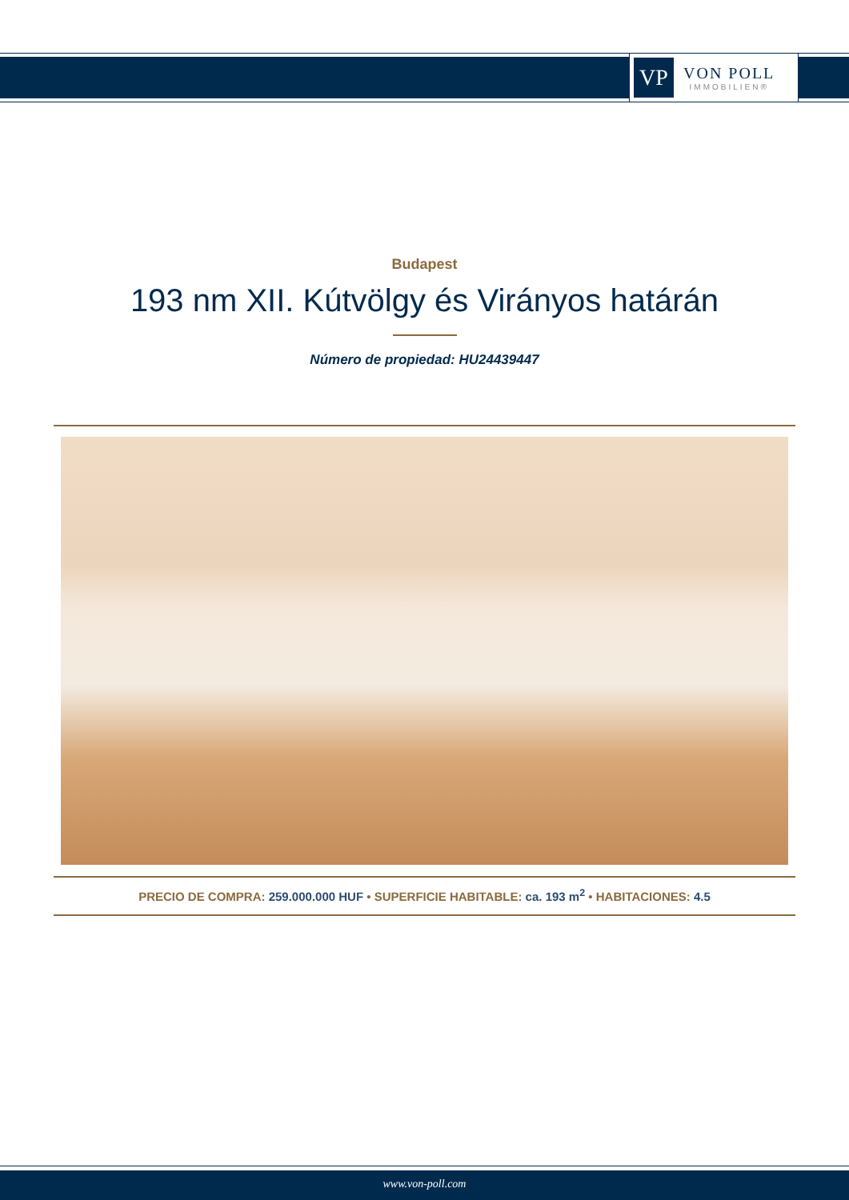VP
VON POLL
IMMOBILIEN®
Budapest
193 nm XII. Kútvölgy és Virányos határán
Número de propiedad: HU24439447
PRECIO DE COMPRA: 259.000.000 HUF • SUPERFICIE HABITABLE: ca. 193 m<sup>2</sup> • HABITACIONES: 4.5
www.von-poll.com